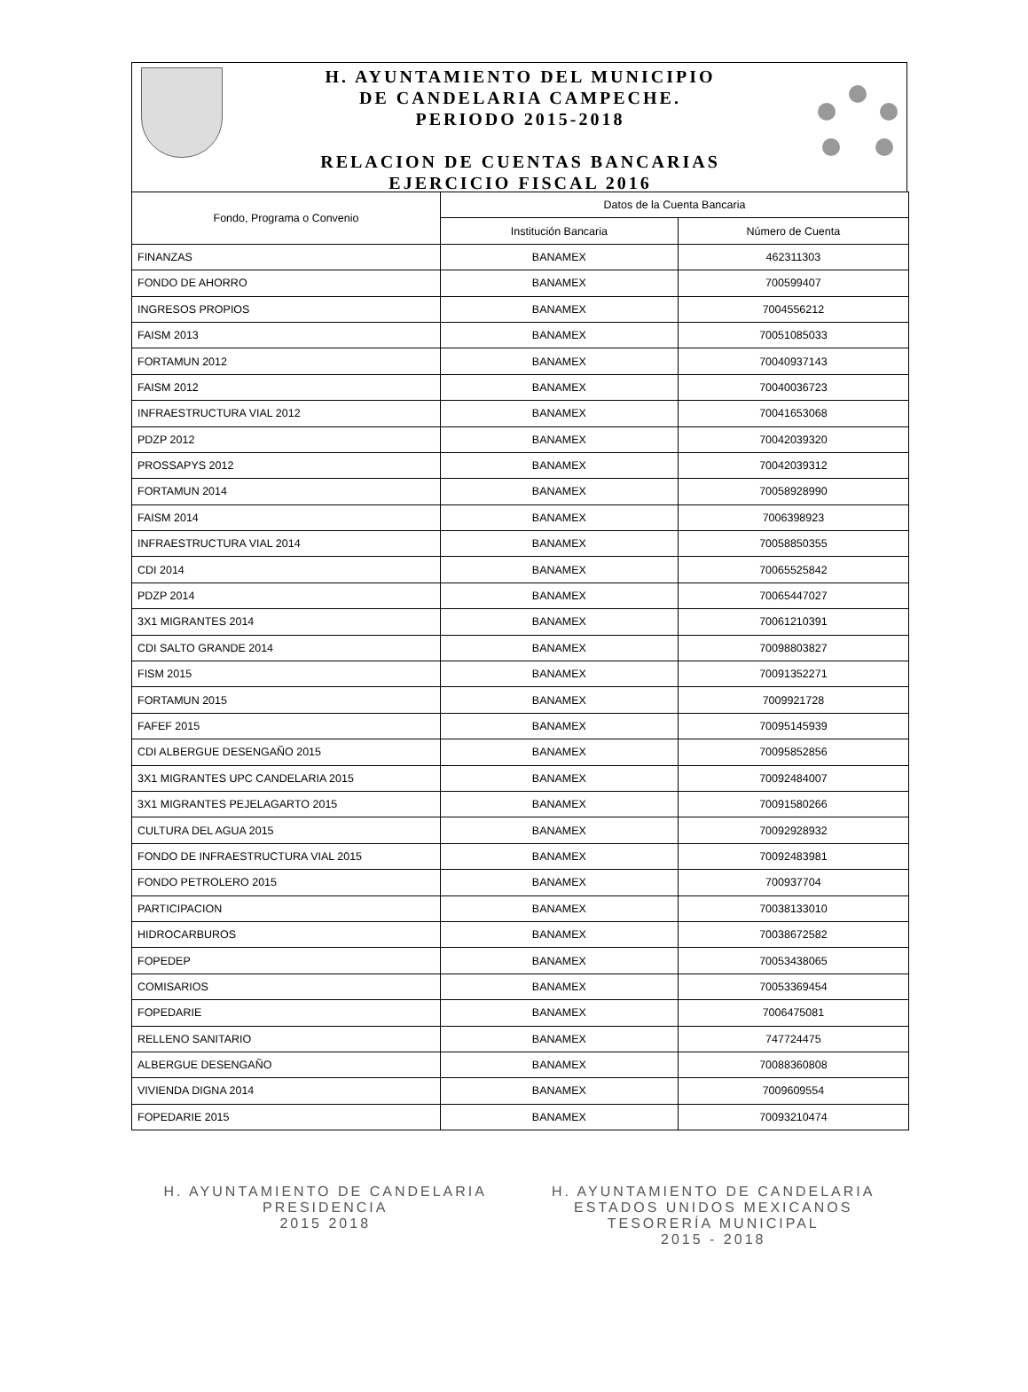H. AYUNTAMIENTO DEL MUNICIPIO
DE CANDELARIA CAMPECHE.
PERIODO 2015-2018
RELACION DE CUENTAS BANCARIAS
EJERCICIO FISCAL 2016
| Fondo, Programa o Convenio | Datos de la Cuenta Bancaria | |
| --- | --- | --- |
| | Institución Bancaria | Número de Cuenta |
| FINANZAS | BANAMEX | 462311303 |
| FONDO DE AHORRO | BANAMEX | 700599407 |
| INGRESOS PROPIOS | BANAMEX | 7004556212 |
| FAISM 2013 | BANAMEX | 70051085033 |
| FORTAMUN 2012 | BANAMEX | 70040937143 |
| FAISM 2012 | BANAMEX | 70040036723 |
| INFRAESTRUCTURA VIAL 2012 | BANAMEX | 70041653068 |
| PDZP 2012 | BANAMEX | 70042039320 |
| PROSSAPYS 2012 | BANAMEX | 70042039312 |
| FORTAMUN 2014 | BANAMEX | 70058928990 |
| FAISM 2014 | BANAMEX | 7006398923 |
| INFRAESTRUCTURA VIAL 2014 | BANAMEX | 70058850355 |
| CDI 2014 | BANAMEX | 70065525842 |
| PDZP 2014 | BANAMEX | 70065447027 |
| 3X1 MIGRANTES 2014 | BANAMEX | 70061210391 |
| CDI SALTO GRANDE 2014 | BANAMEX | 70098803827 |
| FISM 2015 | BANAMEX | 70091352271 |
| FORTAMUN 2015 | BANAMEX | 7009921728 |
| FAFEF 2015 | BANAMEX | 70095145939 |
| CDI ALBERGUE DESENGAÑO 2015 | BANAMEX | 70095852856 |
| 3X1 MIGRANTES UPC CANDELARIA 2015 | BANAMEX | 70092484007 |
| 3X1 MIGRANTES PEJELAGARTO 2015 | BANAMEX | 70091580266 |
| CULTURA DEL AGUA 2015 | BANAMEX | 70092928932 |
| FONDO DE INFRAESTRUCTURA VIAL 2015 | BANAMEX | 70092483981 |
| FONDO PETROLERO 2015 | BANAMEX | 700937704 |
| PARTICIPACION | BANAMEX | 70038133010 |
| HIDROCARBUROS | BANAMEX | 70038672582 |
| FOPEDEP | BANAMEX | 70053438065 |
| COMISARIOS | BANAMEX | 70053369454 |
| FOPEDARIE | BANAMEX | 7006475081 |
| RELLENO SANITARIO | BANAMEX | 747724475 |
| ALBERGUE DESENGAÑO | BANAMEX | 70088360808 |
| VIVIENDA DIGNA 2014 | BANAMEX | 7009609554 |
| FOPEDARIE 2015 | BANAMEX | 70093210474 |
H. AYUNTAMIENTO DE CANDELARIA
PRESIDENCIA
2015 2018
H. AYUNTAMIENTO DE CANDELARIA
ESTADOS UNIDOS MEXICANOS
TESORERÍA MUNICIPAL
2015 - 2018